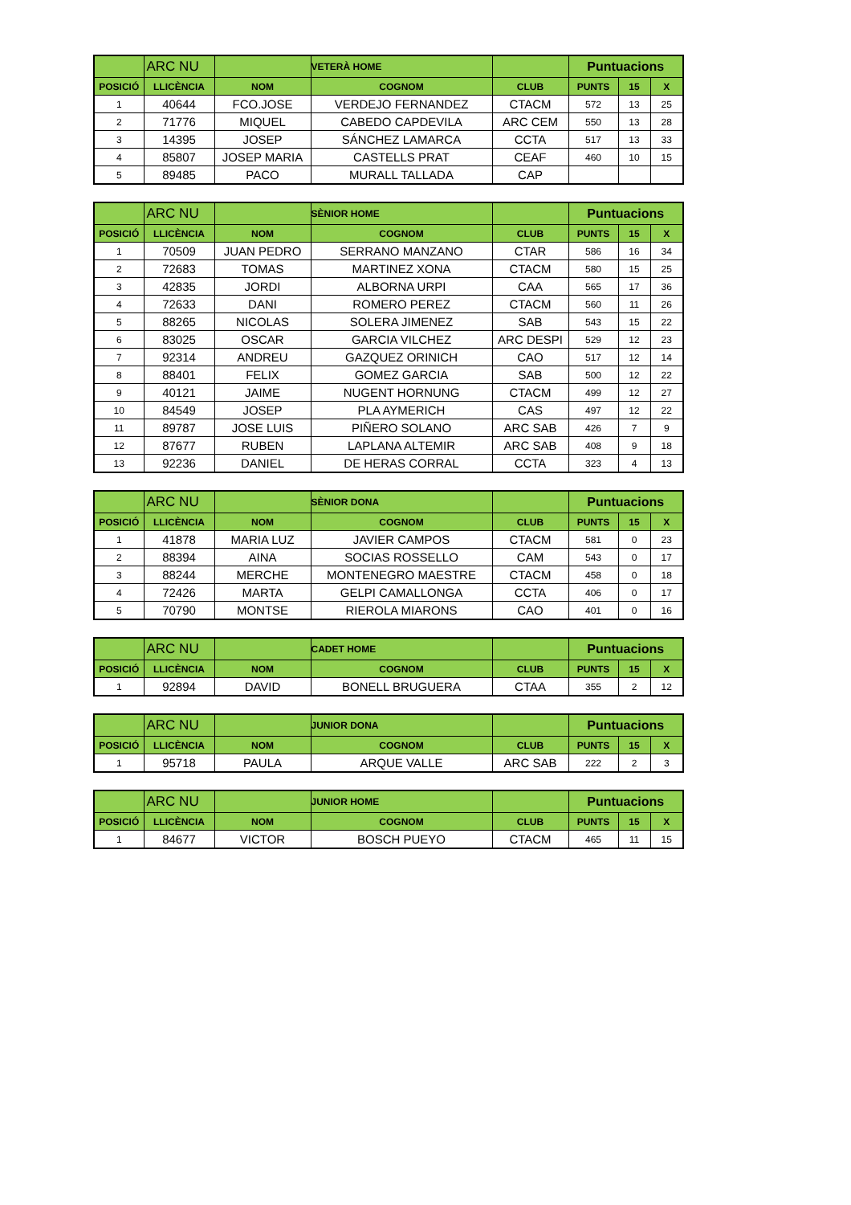| | ARC NU | | VETERÀ HOME | | Puntuacions | | |
| --- | --- | --- | --- | --- | --- | --- | --- |
| POSICIÓ | LLICÈNCIA | NOM | COGNOM | CLUB | PUNTS | 15 | X |
| 1 | 40644 | FCO.JOSE | VERDEJO FERNANDEZ | CTACM | 572 | 13 | 25 |
| 2 | 71776 | MIQUEL | CABEDO CAPDEVILA | ARC CEM | 550 | 13 | 28 |
| 3 | 14395 | JOSEP | SÁNCHEZ LAMARCA | CCTA | 517 | 13 | 33 |
| 4 | 85807 | JOSEP MARIA | CASTELLS PRAT | CEAF | 460 | 10 | 15 |
| 5 | 89485 | PACO | MURALL TALLADA | CAP | | | |
| | ARC NU | | SÈNIOR HOME | | Puntuacions | | |
| --- | --- | --- | --- | --- | --- | --- | --- |
| POSICIÓ | LLICÈNCIA | NOM | COGNOM | CLUB | PUNTS | 15 | X |
| 1 | 70509 | JUAN PEDRO | SERRANO MANZANO | CTAR | 586 | 16 | 34 |
| 2 | 72683 | TOMAS | MARTINEZ XONA | CTACM | 580 | 15 | 25 |
| 3 | 42835 | JORDI | ALBORNA URPI | CAA | 565 | 17 | 36 |
| 4 | 72633 | DANI | ROMERO PEREZ | CTACM | 560 | 11 | 26 |
| 5 | 88265 | NICOLAS | SOLERA JIMENEZ | SAB | 543 | 15 | 22 |
| 6 | 83025 | OSCAR | GARCIA VILCHEZ | ARC DESPI | 529 | 12 | 23 |
| 7 | 92314 | ANDREU | GAZQUEZ ORINICH | CAO | 517 | 12 | 14 |
| 8 | 88401 | FELIX | GOMEZ GARCIA | SAB | 500 | 12 | 22 |
| 9 | 40121 | JAIME | NUGENT HORNUNG | CTACM | 499 | 12 | 27 |
| 10 | 84549 | JOSEP | PLA AYMERICH | CAS | 497 | 12 | 22 |
| 11 | 89787 | JOSE LUIS | PIÑERO SOLANO | ARC SAB | 426 | 7 | 9 |
| 12 | 87677 | RUBEN | LAPLANA ALTEMIR | ARC SAB | 408 | 9 | 18 |
| 13 | 92236 | DANIEL | DE HERAS CORRAL | CCTA | 323 | 4 | 13 |
| | ARC NU | | SÈNIOR DONA | | Puntuacions | | |
| --- | --- | --- | --- | --- | --- | --- | --- |
| POSICIÓ | LLICÈNCIA | NOM | COGNOM | CLUB | PUNTS | 15 | X |
| 1 | 41878 | MARIA LUZ | JAVIER CAMPOS | CTACM | 581 | 0 | 23 |
| 2 | 88394 | AINA | SOCIAS ROSSELLO | CAM | 543 | 0 | 17 |
| 3 | 88244 | MERCHE | MONTENEGRO MAESTRE | CTACM | 458 | 0 | 18 |
| 4 | 72426 | MARTA | GELPI CAMALLONGA | CCTA | 406 | 0 | 17 |
| 5 | 70790 | MONTSE | RIEROLA MIARONS | CAO | 401 | 0 | 16 |
| | ARC NU | | CADET HOME | | Puntuacions | | |
| --- | --- | --- | --- | --- | --- | --- | --- |
| POSICIÓ | LLICÈNCIA | NOM | COGNOM | CLUB | PUNTS | 15 | X |
| 1 | 92894 | DAVID | BONELL BRUGUERA | CTAA | 355 | 2 | 12 |
| | ARC NU | | JUNIOR DONA | | Puntuacions | | |
| --- | --- | --- | --- | --- | --- | --- | --- |
| POSICIÓ | LLICÈNCIA | NOM | COGNOM | CLUB | PUNTS | 15 | X |
| 1 | 95718 | PAULA | ARQUE VALLE | ARC SAB | 222 | 2 | 3 |
| | ARC NU | | JUNIOR HOME | | Puntuacions | | |
| --- | --- | --- | --- | --- | --- | --- | --- |
| POSICIÓ | LLICÈNCIA | NOM | COGNOM | CLUB | PUNTS | 15 | X |
| 1 | 84677 | VICTOR | BOSCH PUEYO | CTACM | 465 | 11 | 15 |